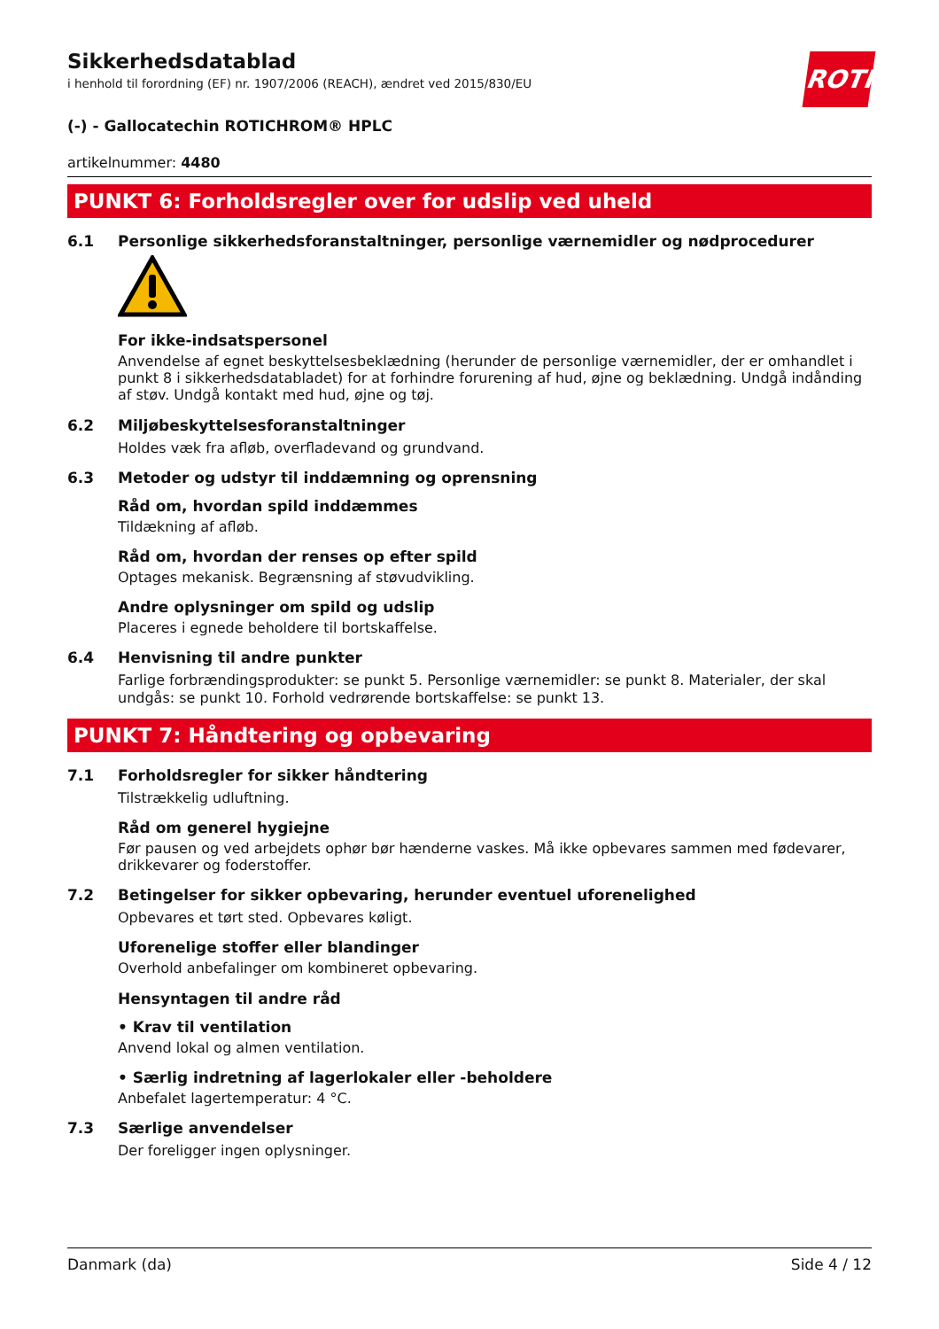ROTH
Sikkerhedsdatablad
i henhold til forordning (EF) nr. 1907/2006 (REACH), ændret ved 2015/830/EU
(-) - Gallocatechin ROTICHROM® HPLC
artikelnummer: 4480
PUNKT 6: Forholdsregler over for udslip ved uheld
6.1 Personlige sikkerhedsforanstaltninger, personlige værnemidler og nødprocedurer
For ikke-indsatspersonel
Anvendelse af egnet beskyttelsesbeklædning (herunder de personlige værnemidler, der er omhandlet i punkt 8 i sikkerhedsdatabladet) for at forhindre forurening af hud, øjne og beklædning. Undgå indånding af støv. Undgå kontakt med hud, øjne og tøj.
6.2 Miljøbeskyttelsesforanstaltninger
Holdes væk fra afløb, overfladevand og grundvand.
6.3 Metoder og udstyr til inddæmning og oprensning
Råd om, hvordan spild inddæmmes
Tildækning af afløb.
Råd om, hvordan der renses op efter spild
Optages mekanisk. Begrænsning af støvudvikling.
Andre oplysninger om spild og udslip
Placeres i egnede beholdere til bortskaffelse.
6.4 Henvisning til andre punkter
Farlige forbrændingsprodukter: se punkt 5. Personlige værnemidler: se punkt 8. Materialer, der skal undgås: se punkt 10. Forhold vedrørende bortskaffelse: se punkt 13.
PUNKT 7: Håndtering og opbevaring
7.1 Forholdsregler for sikker håndtering
Tilstrækkelig udluftning.
Råd om generel hygiejne
Før pausen og ved arbejdets ophør bør hænderne vaskes. Må ikke opbevares sammen med fødevarer, drikkevarer og foderstoffer.
7.2 Betingelser for sikker opbevaring, herunder eventuel uforenelighed
Opbevares et tørt sted. Opbevares køligt.
Uforenelige stoffer eller blandinger
Overhold anbefalinger om kombineret opbevaring.
Hensyntagen til andre råd
• Krav til ventilation
Anvend lokal og almen ventilation.
• Særlig indretning af lagerlokaler eller -beholdere
Anbefalet lagertemperatur: 4 °C.
7.3 Særlige anvendelser
Der foreligger ingen oplysninger.
Danmark (da) Side 4 / 12